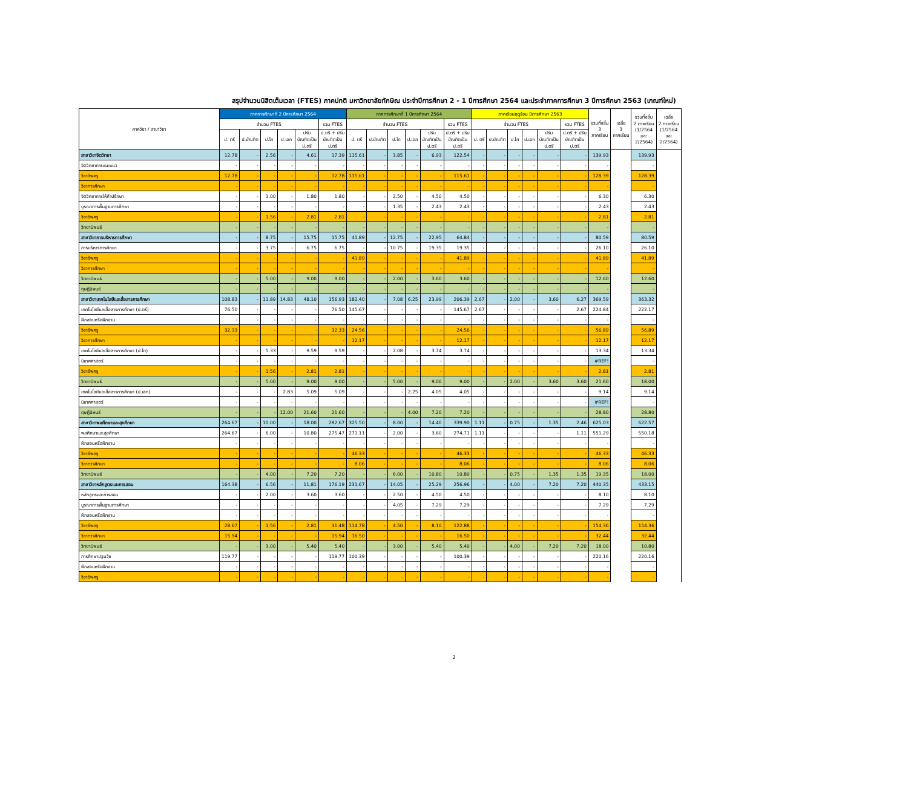สรุปจำนวนนิสิตเต็มเวลา (FTES) ภาคปกติ มหาวิทยาลัยทักษิณ ประจำปีการศึกษา 2 - 1 ปีการศึกษา 2564 และประจำภาคการศึกษา 3 ปีการศึกษา 2563 (เกณฑ์ใหม่)
| ภาควิชา / สาขาวิชา | ภาคการศึกษาที่ 2 ปีการศึกษา 2564 | | | | | | ภาคการศึกษาที่ 1 ปีการศึกษา 2564 | | | | | | ภาคเรียนฤดูร้อน ปีการศึกษา 2563 | | | | | | รวมทั้งสิ้น 3 ภาคเรียน | เฉลี่ย 3 ภาคเรียน | รวมทั้งสิ้น 2 ภาคเรียน (1/2564 และ 2/2564) | เฉลี่ย 2 ภาคเรียน (1/2564 และ 2/2564) |
| --- | --- | --- | --- | --- | --- | --- | --- | --- | --- | --- | --- | --- | --- | --- | --- | --- | --- | --- | --- | --- | --- | --- |
| | จำนวน FTES | | | | | รวม FTES | จำนวน FTES | | | | | รวม FTES | จำนวน FTES | | | | | รวม FTES | | | | |
| | ป. ตรี | ป.บัณฑิต | ป.โท | ป.เอก | ปรับ บัณฑิตเป็น ป.ตรี | ป.ตรี + ปรับ บัณฑิตเป็น ป.ตรี | ป. ตรี | ป.บัณฑิต | ป.โท | ป.เอก | ปรับ บัณฑิตเป็น ป.ตรี | ป.ตรี + ปรับ บัณฑิตเป็น ป.ตรี | ป. ตรี | ป.บัณฑิต | ป.โท | ป.เอก | ปรับ บัณฑิตเป็น ป.ตรี | ป.ตรี + ปรับ บัณฑิตเป็น ป.ตรี | | | | |
| สาขาวิชาจิตวิทยา | 12.78 | - | 2.56 | - | 4.61 | 17.39 | 115.61 | - | 3.85 | - | 6.93 | 122.54 | - | - | - | - | - | - | 139.93 | | 139.93 | |
| จิตวิทยาการแนะแนว | - | - | - | - | - | - | - | - | - | - | - | - | - | - | - | - | - | - | - | | - | |
| วิชาชีพครู | 12.78 | - | - | - | - | 12.78 | 115.61 | - | - | - | - | 115.61 | - | - | - | - | - | - | 128.39 | | 128.39 | |
| วิชาการศึกษา | - | - | - | - | - | - | - | - | - | - | - | - | - | - | - | - | - | - | - | | - | |
| จิตวิทยาการให้คำปรึกษา | - | - | 1.00 | - | 1.80 | 1.80 | - | - | 2.50 | - | 4.50 | 4.50 | - | - | - | - | - | - | 6.30 | | 6.30 | |
| บูรณาการพื้นฐานการศึกษา | - | - | - | - | - | - | - | - | 1.35 | - | 2.43 | 2.43 | - | - | - | - | - | - | 2.43 | | 2.43 | |
| วิชาชีพครู | - | - | 1.56 | - | 2.81 | 2.81 | - | - | - | - | - | - | - | - | - | - | - | - | 2.81 | | 2.81 | |
| วิทยานิพนธ์ | - | - | - | - | - | - | - | - | - | - | - | - | - | - | - | - | - | - | - | | - | |
| สาขาวิชาการบริหารการศึกษา | - | - | 8.75 | - | 15.75 | 15.75 | 41.89 | - | 12.75 | - | 22.95 | 64.84 | - | - | - | - | - | - | 80.59 | | 80.59 | |
| การบริหารการศึกษา | - | - | 3.75 | - | 6.75 | 6.75 | - | - | 10.75 | - | 19.35 | 19.35 | - | - | - | - | - | - | 26.10 | | 26.10 | |
| วิชาชีพครู | - | - | - | - | - | - | 41.89 | - | - | - | - | 41.89 | - | - | - | - | - | - | 41.89 | | 41.89 | |
| วิชาการศึกษา | - | - | - | - | - | - | - | - | - | - | - | - | - | - | - | - | - | - | - | | - | |
| วิทยานิพนธ์ | - | - | 5.00 | - | 9.00 | 9.00 | - | - | 2.00 | - | 3.60 | 3.60 | - | - | - | - | - | - | 12.60 | | 12.60 | |
| ดุษฎีนิพนธ์ | - | - | - | - | - | - | - | - | - | - | - | - | - | - | - | - | - | - | - | | - | |
| สาขาวิชาเทคโนโลยีและสื่อสารการศึกษา | 108.83 | - | 11.89 | 14.83 | 48.10 | 156.93 | 182.40 | - | 7.08 | 6.25 | 23.99 | 206.39 | 2.67 | - | 2.00 | - | 3.60 | 6.27 | 369.59 | | 363.32 | |
| เทคโนโลยีและสื่อสารการศึกษา (ป.ตรี) | 76.50 | - | - | - | - | 76.50 | 145.67 | - | - | - | - | 145.67 | 2.67 | - | - | - | - | 2.67 | 224.84 | | 222.17 | |
| ฝึกสอนหรือฝึกงาน | - | - | - | - | - | - | - | - | - | - | - | - | - | - | - | - | - | - | - | | - | |
| วิชาชีพครู | 32.33 | - | - | - | - | 32.33 | 24.56 | - | - | - | - | 24.56 | - | - | - | - | - | - | 56.89 | | 56.89 | |
| วิชาการศึกษา | - | - | - | - | - | - | 12.17 | - | - | - | - | 12.17 | - | - | - | - | - | - | 12.17 | | 12.17 | |
| เทคโนโลยีและสื่อสารการศึกษา (ป.โท) | - | - | 5.33 | - | 9.59 | 9.59 | - | - | 2.08 | - | 3.74 | 3.74 | - | - | - | - | - | - | 13.34 | | 13.34 | |
| นิเทศศาสตร์ | - | - | - | - | - | - | - | - | - | - | - | - | - | - | - | - | - | - | #REF! | | - | |
| วิชาชีพครู | - | - | 1.56 | - | 2.81 | 2.81 | - | - | - | - | - | - | - | - | - | - | - | - | 2.81 | | 2.81 | |
| วิทยานิพนธ์ | - | - | 5.00 | - | 9.00 | 9.00 | - | - | 5.00 | - | 9.00 | 9.00 | - | - | 2.00 | - | 3.60 | 3.60 | 21.60 | | 18.00 | |
| เทคโนโลยีและสื่อสารการศึกษา (ป.เอก) | - | - | - | 2.83 | 5.09 | 5.09 | - | - | - | 2.25 | 4.05 | 4.05 | - | - | - | - | - | - | 9.14 | | 9.14 | |
| นิเทศศาสตร์ | - | - | - | - | - | - | - | - | - | - | - | - | - | - | - | - | - | - | #REF! | | - | |
| ดุษฎีนิพนธ์ | - | - | - | 12.00 | 21.60 | 21.60 | - | - | - | 4.00 | 7.20 | 7.20 | - | - | - | - | - | - | 28.80 | | 28.80 | |
| สาขาวิชาพลศึกษาและสุขศึกษา | 264.67 | - | 10.00 | - | 18.00 | 282.67 | 325.50 | - | 8.00 | - | 14.40 | 339.90 | 1.11 | - | 0.75 | - | 1.35 | 2.46 | 625.03 | | 622.57 | |
| พลศึกษาและสุขศึกษา | 264.67 | - | 6.00 | - | 10.80 | 275.47 | 271.11 | - | 2.00 | - | 3.60 | 274.71 | 1.11 | - | - | - | - | 1.11 | 551.29 | | 550.18 | |
| ฝึกสอนหรือฝึกงาน | - | - | - | - | - | - | - | - | - | - | - | - | - | - | - | - | - | - | - | | - | |
| วิชาชีพครู | - | - | - | - | - | - | 46.33 | - | - | - | - | 46.33 | - | - | - | - | - | - | 46.33 | | 46.33 | |
| วิชาการศึกษา | - | - | - | - | - | - | 8.06 | - | - | - | - | 8.06 | - | - | - | - | - | - | 8.06 | | 8.06 | |
| วิทยานิพนธ์ | - | - | 4.00 | - | 7.20 | 7.20 | - | - | 6.00 | - | 10.80 | 10.80 | - | - | 0.75 | - | 1.35 | 1.35 | 19.35 | | 18.00 | |
| สาขาวิชาหลักสูตรและการสอน | 164.38 | - | 6.56 | - | 11.81 | 176.19 | 231.67 | - | 14.05 | - | 25.29 | 256.96 | - | - | 4.00 | - | 7.20 | 7.20 | 440.35 | | 433.15 | |
| หลักสูตรและการสอน | - | - | 2.00 | - | 3.60 | 3.60 | - | - | 2.50 | - | 4.50 | 4.50 | - | - | - | - | - | - | 8.10 | | 8.10 | |
| บูรณาการพื้นฐานการศึกษา | - | - | - | - | - | - | - | - | 4.05 | - | 7.29 | 7.29 | - | - | - | - | - | - | 7.29 | | 7.29 | |
| ฝึกสอนหรือฝึกงาน | - | - | - | - | - | - | - | - | - | - | - | - | - | - | - | - | - | - | - | | - | |
| วิชาชีพครู | 28.67 | - | 1.56 | - | 2.81 | 31.48 | 114.78 | - | 4.50 | - | 8.10 | 122.88 | - | - | - | - | - | - | 154.36 | | 154.36 | |
| วิชาการศึกษา | 15.94 | - | - | - | - | 15.94 | 16.50 | - | - | - | - | 16.50 | - | - | - | - | - | - | 32.44 | | 32.44 | |
| วิทยานิพนธ์ | - | - | 3.00 | - | 5.40 | 5.40 | - | - | 3.00 | - | 5.40 | 5.40 | - | - | 4.00 | - | 7.20 | 7.20 | 18.00 | | 10.80 | |
| การศึกษาปฐมวัย | 119.77 | - | - | - | - | 119.77 | 100.39 | - | - | - | - | 100.39 | - | - | - | - | - | - | 220.16 | | 220.16 | |
| ฝึกสอนหรือฝึกงาน | - | - | - | - | - | - | - | - | - | - | - | - | - | - | - | - | - | - | - | | - | |
| วิชาชีพครู | - | - | - | - | - | - | - | - | - | - | - | - | - | - | - | - | - | - | - | | - | |
2